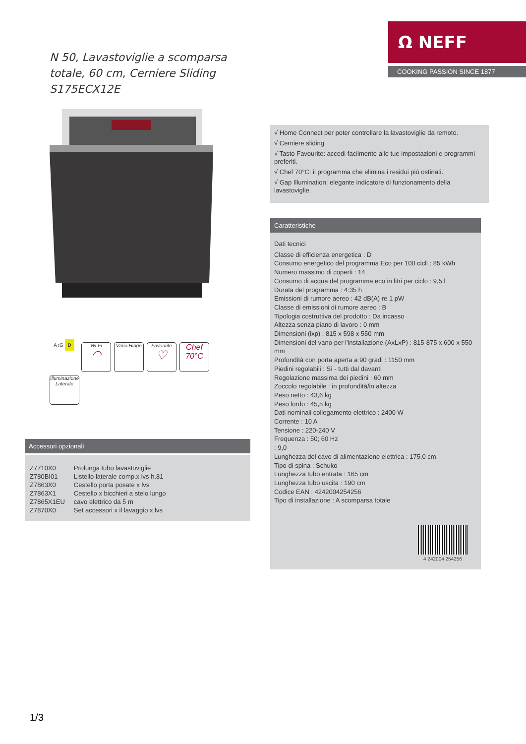Ω NEFF
COOKING PASSION SINCE 1877
N 50, Lavastoviglie a scomparsa totale, 60 cm, Cerniere Sliding
S175ECX12E
A↕G D
Wi-Fi
◠
Vario Hinge
Favourite
♡
Chef
70°C
Illuminazione Laterale
Accessori opzionali
| Z7710X0 | Prolunga tubo lavastoviglie |
| Z780BI01 | Listello laterale comp.x lvs h.81 |
| Z7863X0 | Cestello porta posate x lvs |
| Z7863X1 | Cestello x bicchieri a stelo lungo |
| Z7865X1EU | cavo elettrico da 5 m |
| Z7870X0 | Set accessori x il lavaggio x lvs |
√ Home Connect per poter controllare la lavastoviglie da remoto.
√ Cerniere sliding
√ Tasto Favourite: accedi facilmente alle tue impostazioni e programmi preferiti.
√ Chef 70°C: il programma che elimina i residui più ostinati.
√ Gap Illumination: elegante indicatore di funzionamento della lavastoviglie.
Caratteristiche
Dati tecnici
Classe di efficienza energetica : D
Consumo energetico del programma Eco per 100 cicli : 85 kWh
Numero massimo di coperti : 14
Consumo di acqua del programma eco in litri per ciclo : 9,5 l
Durata del programma : 4:35 h
Emissioni di rumore aereo : 42 dB(A) re 1 pW
Classe di emissioni di rumore aereo : B
Tipologia costruttiva del prodotto : Da incasso
Altezza senza piano di lavoro : 0 mm
Dimensioni (lxp) : 815 x 598 x 550 mm
Dimensioni del vano per l'installazione (AxLxP) : 815-875 x 600 x 550 mm
Profondità con porta aperta a 90 gradi : 1150 mm
Piedini regolabili : Sì - tutti dal davanti
Regolazione massima dei piedini : 60 mm
Zoccolo regolabile : in profondità/in altezza
Peso netto : 43,6 kg
Peso lordo : 45,5 kg
Dati nominali collegamento elettrico : 2400 W
Corrente : 10 A
Tensione : 220-240 V
Frequenza : 50; 60 Hz
: 9,0
Lunghezza del cavo di alimentazione elettrica : 175,0 cm
Tipo di spina : Schuko
Lunghezza tubo entrata : 165 cm
Lunghezza tubo uscita : 190 cm
Codice EAN : 4242004254256
Tipo di installazione : A scomparsa totale
4 242004 254256
1/3